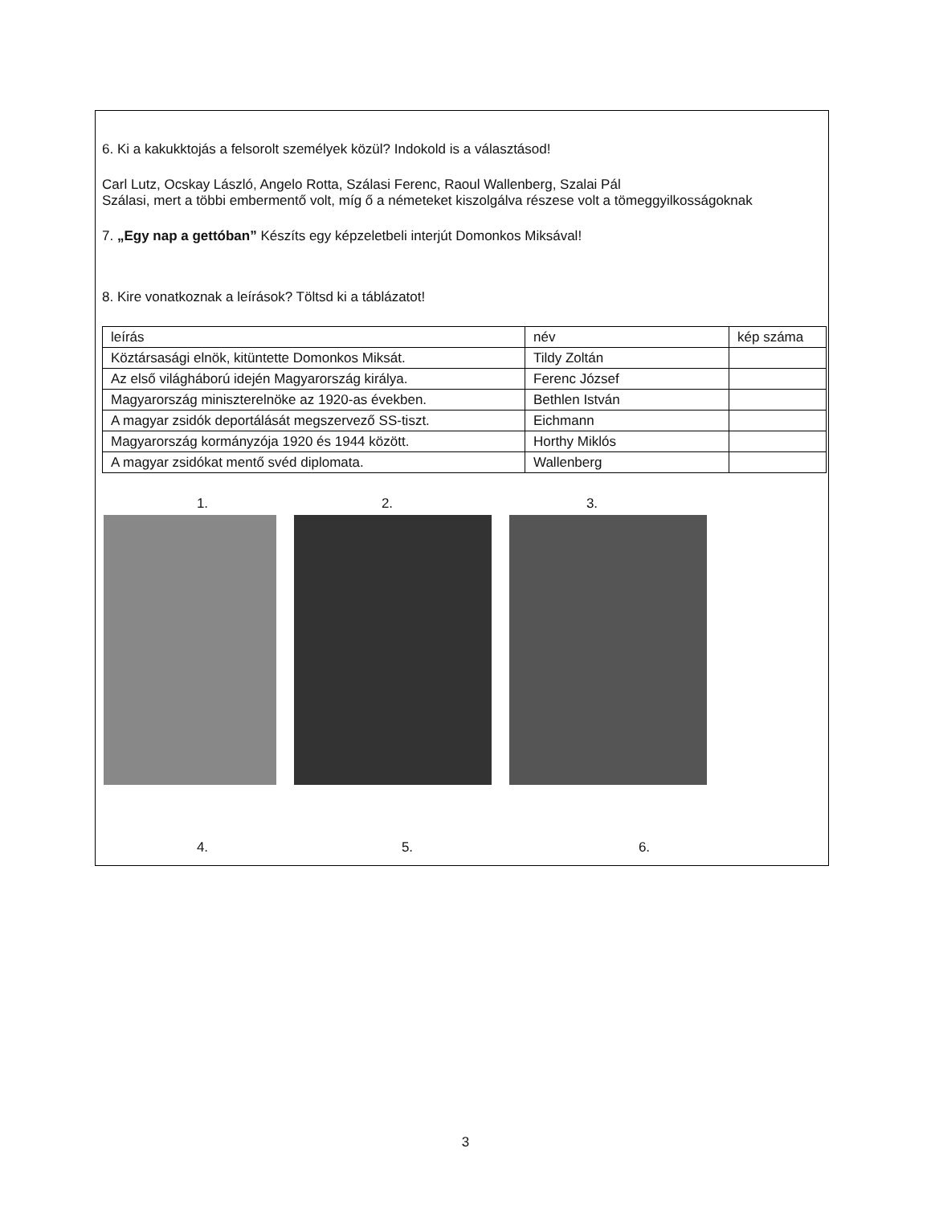6. Ki a kakukktojás a felsorolt személyek közül? Indokold is a választásod!
Carl Lutz, Ocskay László, Angelo Rotta, Szálasi Ferenc, Raoul Wallenberg, Szalai Pál
Szálasi, mert a többi embermentő volt, míg ő a németeket kiszolgálva részese volt a tömeggyilkosságoknak
7. „Egy nap a gettóban” Készíts egy képzeletbeli interjút Domonkos Miksával!
8. Kire vonatkoznak a leírások? Töltsd ki a táblázatot!
| leírás | név | kép száma |
| Köztársasági elnök, kitüntette Domonkos Miksát. | Tildy Zoltán | |
| Az első világháború idején Magyarország királya. | Ferenc József | |
| Magyarország miniszterelnöke az 1920-as években. | Bethlen István | |
| A magyar zsidók deportálását megszervező SS-tiszt. | Eichmann | |
| Magyarország kormányzója 1920 és 1944 között. | Horthy Miklós | |
| A magyar zsidókat mentő svéd diplomata. | Wallenberg | |
1. 2. 3.
4. 5. 6.
3